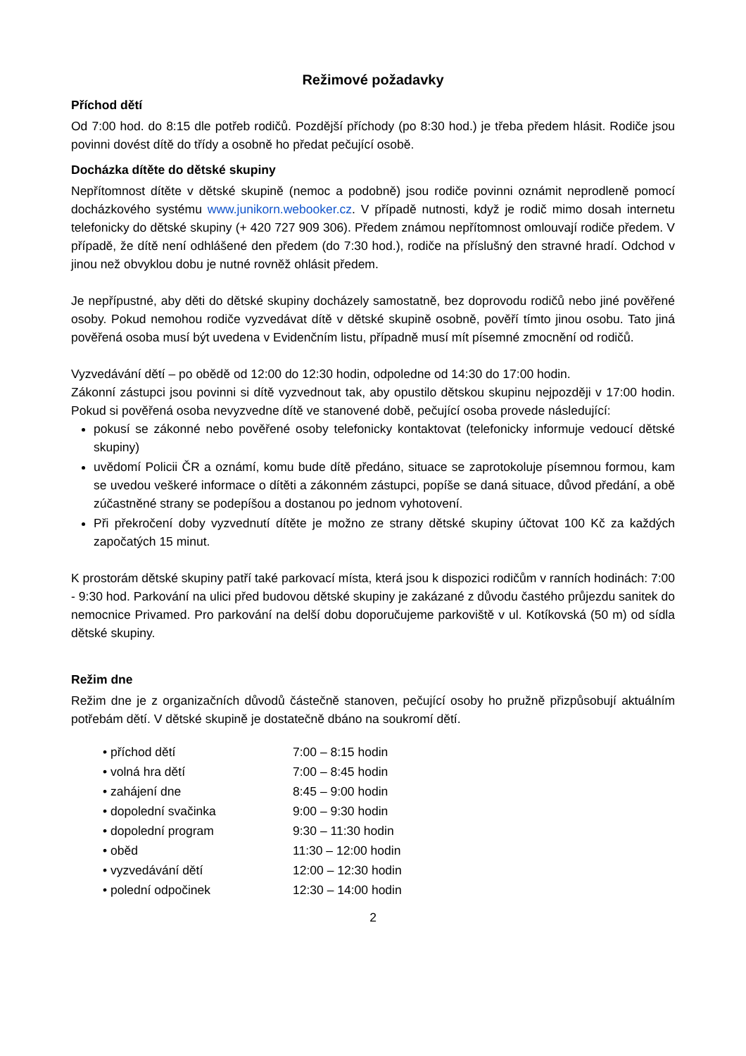Režimové požadavky
Příchod dětí
Od 7:00 hod. do 8:15 dle potřeb rodičů. Pozdější příchody (po 8:30 hod.) je třeba předem hlásit. Rodiče jsou povinni dovést dítě do třídy a osobně ho předat pečující osobě.
Docházka dítěte do dětské skupiny
Nepřítomnost dítěte v dětské skupině (nemoc a podobně) jsou rodiče povinni oznámit neprodleně pomocí docházkového systému www.junikorn.webooker.cz. V případě nutnosti, když je rodič mimo dosah internetu telefonicky do dětské skupiny (+ 420 727 909 306). Předem známou nepřítomnost omlouvají rodiče předem. V případě, že dítě není odhlášené den předem (do 7:30 hod.), rodiče na příslušný den stravné hradí. Odchod v jinou než obvyklou dobu je nutné rovněž ohlásit předem.
Je nepřípustné, aby děti do dětské skupiny docházely samostatně, bez doprovodu rodičů nebo jiné pověřené osoby. Pokud nemohou rodiče vyzvedávat dítě v dětské skupině osobně, pověří tímto jinou osobu. Tato jiná pověřená osoba musí být uvedena v Evidenčním listu, případně musí mít písemné zmocnění od rodičů.
Vyzvedávání dětí – po obědě od 12:00 do 12:30 hodin, odpoledne od 14:30 do 17:00 hodin.
Zákonní zástupci jsou povinni si dítě vyzvednout tak, aby opustilo dětskou skupinu nejpozději v 17:00 hodin. Pokud si pověřená osoba nevyzvedne dítě ve stanovené době, pečující osoba provede následující:
pokusí se zákonné nebo pověřené osoby telefonicky kontaktovat (telefonicky informuje vedoucí dětské skupiny)
uvědomí Policii ČR a oznámí, komu bude dítě předáno, situace se zaprotokoluje písemnou formou, kam se uvedou veškeré informace o dítěti a zákonném zástupci, popíše se daná situace, důvod předání, a obě zúčastněné strany se podepíšou a dostanou po jednom vyhotovení.
Při překročení doby vyzvednutí dítěte je možno ze strany dětské skupiny účtovat 100 Kč za každých započatých 15 minut.
K prostorám dětské skupiny patří také parkovací místa, která jsou k dispozici rodičům v ranních hodinách: 7:00 - 9:30 hod. Parkování na ulici před budovou dětské skupiny je zakázané z důvodu častého průjezdu sanitek do nemocnice Privamed. Pro parkování na delší dobu doporučujeme parkoviště v ul. Kotíkovská (50 m) od sídla dětské skupiny.
Režim dne
Režim dne je z organizačních důvodů částečně stanoven, pečující osoby ho pružně přizpůsobují aktuálním potřebám dětí. V dětské skupině je dostatečně dbáno na soukromí dětí.
| • příchod dětí | 7:00 – 8:15 hodin |
| • volná hra dětí | 7:00 – 8:45 hodin |
| • zahájení dne | 8:45 – 9:00 hodin |
| • dopolední svačinka | 9:00 – 9:30 hodin |
| • dopolední program | 9:30 – 11:30 hodin |
| • oběd | 11:30 – 12:00 hodin |
| • vyzvedávání dětí | 12:00 – 12:30 hodin |
| • polední odpočinek | 12:30 – 14:00 hodin |
2